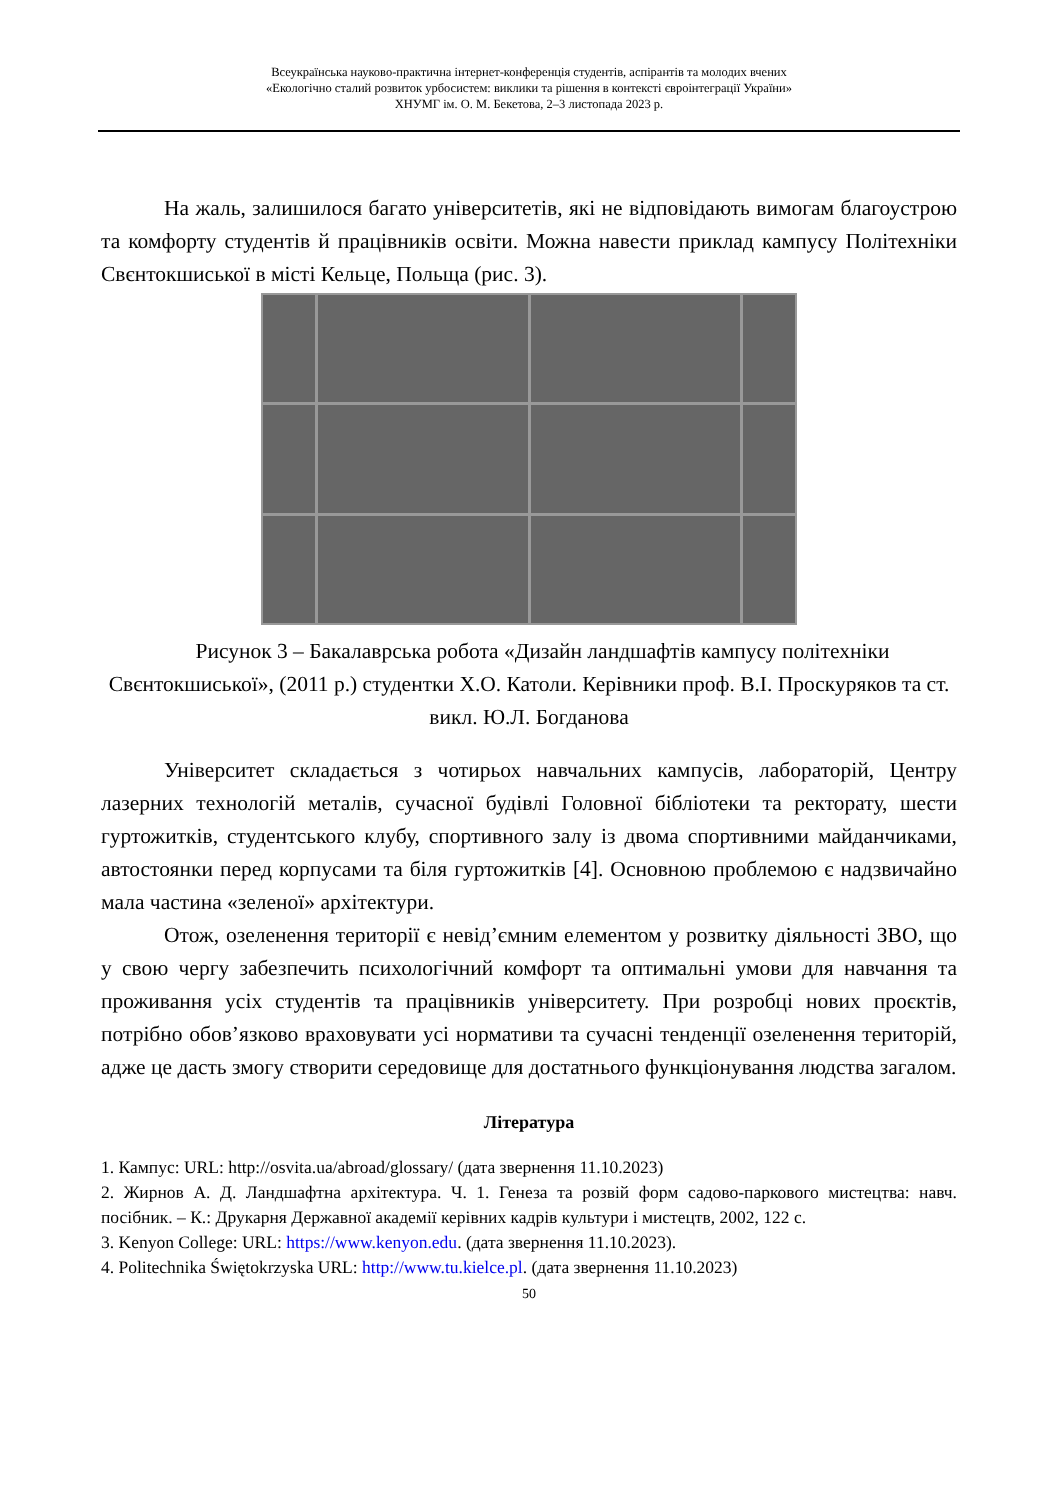Всеукраїнська науково-практична інтернет-конференція студентів, аспірантів та молодих вчених
«Екологічно сталий розвиток урбосистем: виклики та рішення в контексті євроінтеграції України»
ХНУМГ ім. О. М. Бекетова, 2–3 листопада 2023 р.
На жаль, залишилося багато університетів, які не відповідають вимогам благоустрою та комфорту студентів й працівників освіти. Можна навести приклад кампусу Політехніки Свєнтокшиської в місті Кельце, Польща (рис. 3).
Рисунок 3 – Бакалаврська робота «Дизайн ландшафтів кампусу політехніки Свєнтокшиської», (2011 р.) студентки Х.О. Католи. Керівники проф. В.І. Проскуряков та ст. викл. Ю.Л. Богданова
Університет складається з чотирьох навчальних кампусів, лабораторій, Центру лазерних технологій металів, сучасної будівлі Головної бібліотеки та ректорату, шести гуртожитків, студентського клубу, спортивного залу із двома спортивними майданчиками, автостоянки перед корпусами та біля гуртожитків [4]. Основною проблемою є надзвичайно мала частина «зеленої» архітектури.
Отож, озеленення території є невід’ємним елементом у розвитку діяльності ЗВО, що у свою чергу забезпечить психологічний комфорт та оптимальні умови для навчання та проживання усіх студентів та працівників університету. При розробці нових проєктів, потрібно обов’язково враховувати усі нормативи та сучасні тенденції озеленення територій, адже це дасть змогу створити середовище для достатнього функціонування людства загалом.
Література
1. Кампус: URL: http://osvita.ua/abroad/glossary/ (дата звернення 11.10.2023)
2. Жирнов А. Д. Ландшафтна архітектура. Ч. 1. Генеза та розвій форм садово-паркового мистецтва: навч. посібник. – К.: Друкарня Державної академії керівних кадрів культури і мистецтв, 2002, 122 с.
3. Kenyon College: URL: https://www.kenyon.edu. (дата звернення 11.10.2023).
4. Politechnika Świętokrzyska URL: http://www.tu.kielce.pl. (дата звернення 11.10.2023)
50